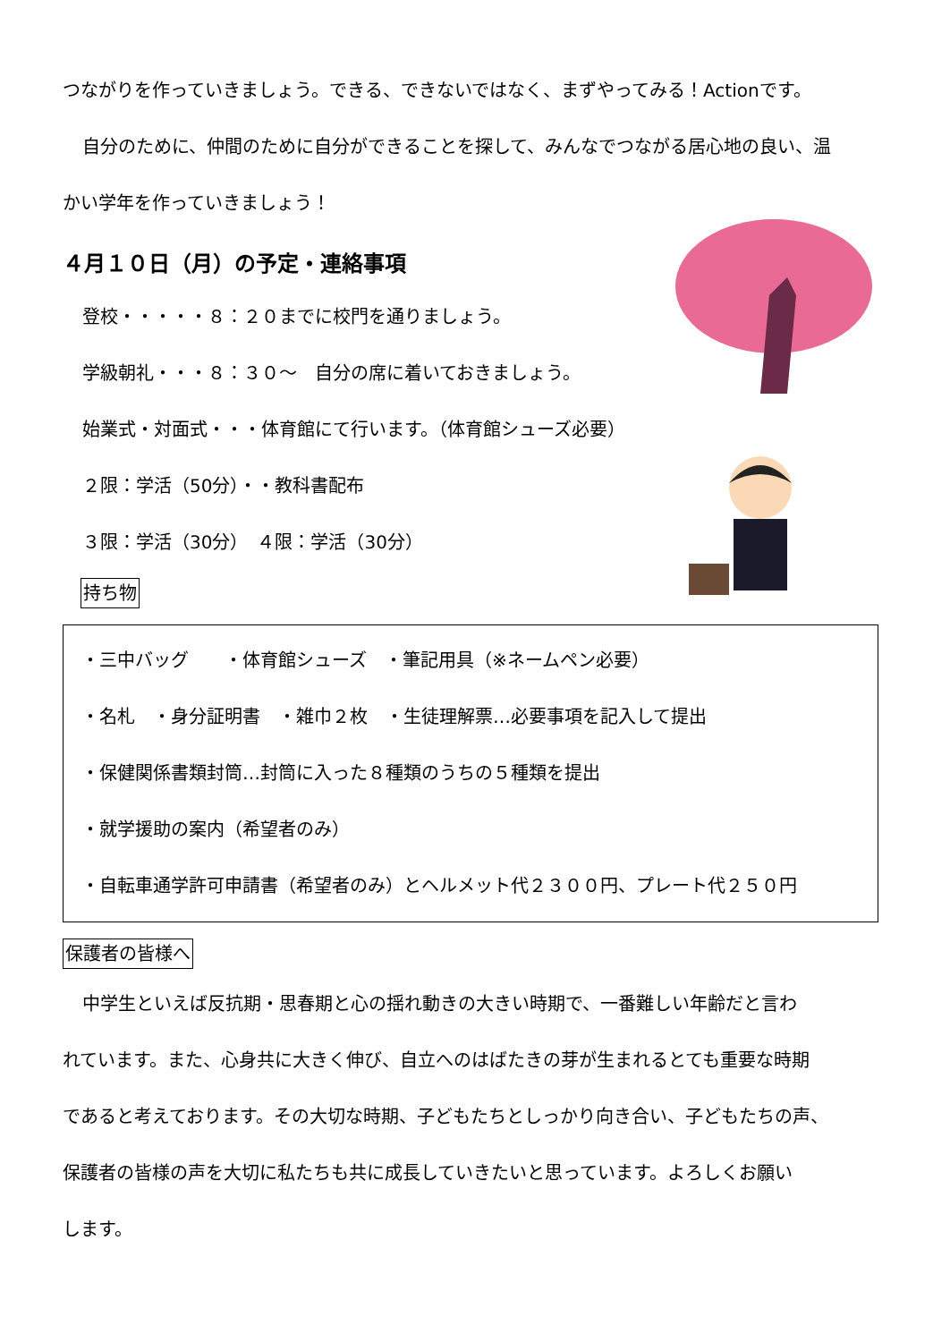つながりを作っていきましょう。できる、できないではなく、まずやってみる！Actionです。
自分のために、仲間のために自分ができることを探して、みんなでつながる居心地の良い、温
かい学年を作っていきましょう！
４月１０日（月）の予定・連絡事項
登校・・・・・８：２０までに校門を通りましょう。
学級朝礼・・・８：３０～　自分の席に着いておきましょう。
始業式・対面式・・・体育館にて行います。（体育館シューズ必要）
２限：学活（50分）・・教科書配布
３限：学活（30分）　４限：学活（30分）
持ち物
・三中バッグ　　・体育館シューズ　・筆記用具（※ネームペン必要）
・名札　・身分証明書　・雑巾２枚　・生徒理解票…必要事項を記入して提出
・保健関係書類封筒…封筒に入った８種類のうちの５種類を提出
・就学援助の案内（希望者のみ）
・自転車通学許可申請書（希望者のみ）とヘルメット代２３００円、プレート代２５０円
保護者の皆様へ
中学生といえば反抗期・思春期と心の揺れ動きの大きい時期で、一番難しい年齢だと言わ
れています。また、心身共に大きく伸び、自立へのはばたきの芽が生まれるとても重要な時期
であると考えております。その大切な時期、子どもたちとしっかり向き合い、子どもたちの声、
保護者の皆様の声を大切に私たちも共に成長していきたいと思っています。よろしくお願い
します。